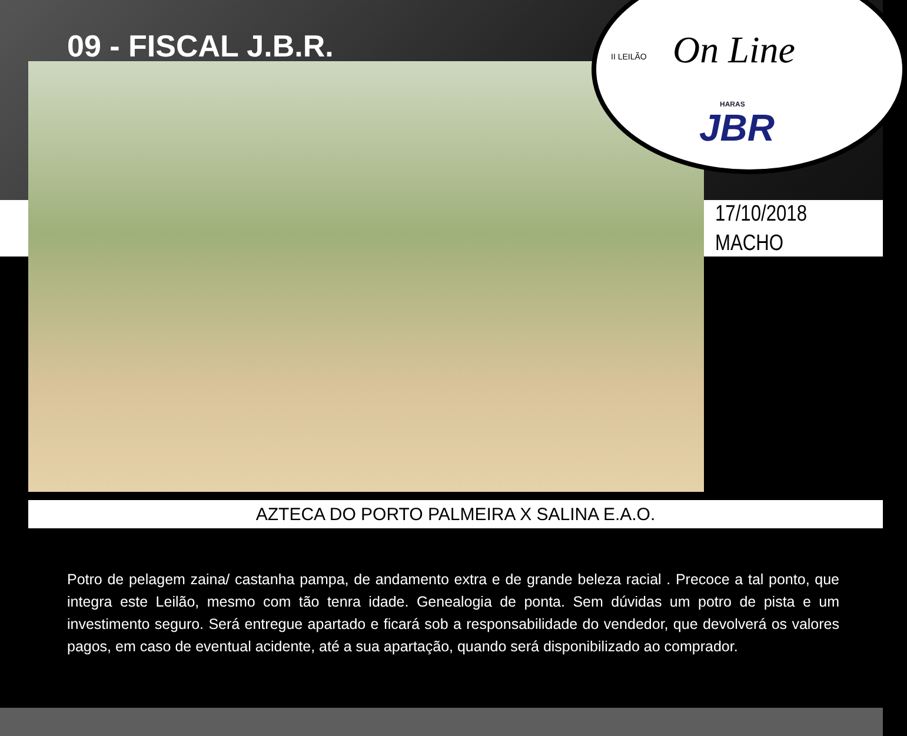09 - FISCAL J.B.R.
II LEILÃO On Line
HARAS
JBR
17/10/2018
MACHO
AZTECA DO PORTO PALMEIRA X SALINA E.A.O.
Potro de pelagem zaina/ castanha pampa, de andamento extra e de grande beleza racial . Precoce a tal ponto, que integra este Leilão, mesmo com tão tenra idade. Genealogia de ponta. Sem dúvidas um potro de pista e um investimento seguro. Será entregue apartado e ficará sob a responsabilidade do vendedor, que devolverá os valores pagos, em caso de eventual acidente, até a sua apartação, quando será disponibilizado ao comprador.